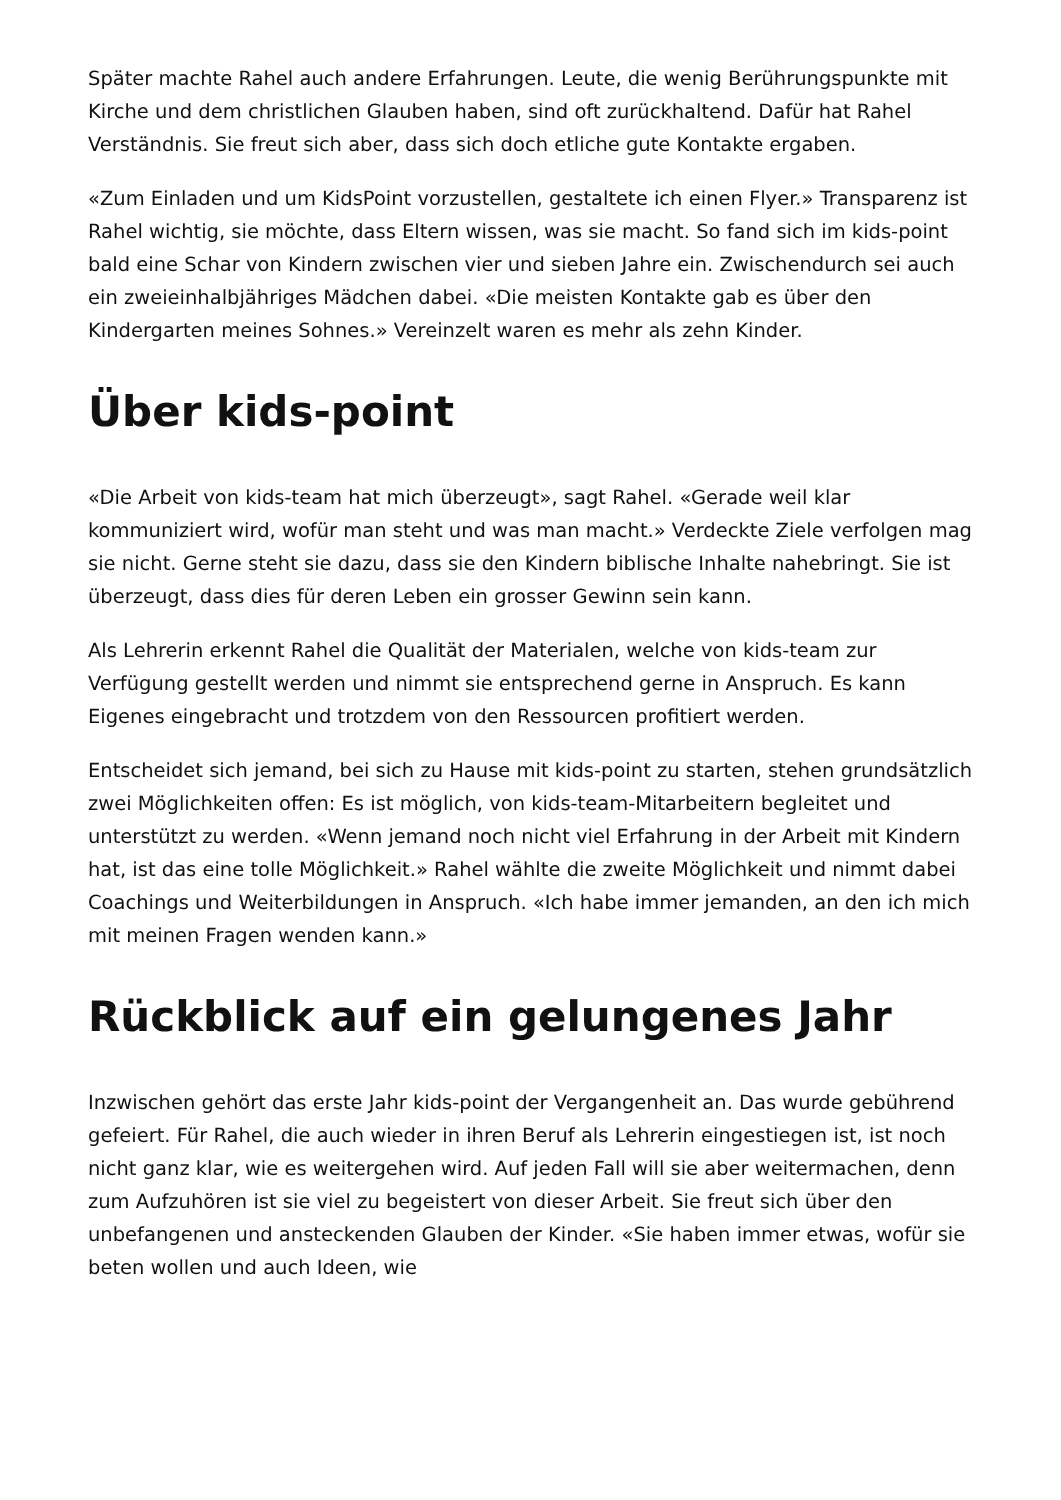Später machte Rahel auch andere Erfahrungen. Leute, die wenig Berührungspunkte mit Kirche und dem christlichen Glauben haben, sind oft zurückhaltend. Dafür hat Rahel Verständnis. Sie freut sich aber, dass sich doch etliche gute Kontakte ergaben.
«Zum Einladen und um KidsPoint vorzustellen, gestaltete ich einen Flyer.» Transparenz ist Rahel wichtig, sie möchte, dass Eltern wissen, was sie macht. So fand sich im kids-point bald eine Schar von Kindern zwischen vier und sieben Jahre ein. Zwischendurch sei auch ein zweieinhalbjähriges Mädchen dabei. «Die meisten Kontakte gab es über den Kindergarten meines Sohnes.» Vereinzelt waren es mehr als zehn Kinder.
Über kids-point
«Die Arbeit von kids-team hat mich überzeugt», sagt Rahel. «Gerade weil klar kommuniziert wird, wofür man steht und was man macht.» Verdeckte Ziele verfolgen mag sie nicht. Gerne steht sie dazu, dass sie den Kindern biblische Inhalte nahebringt. Sie ist überzeugt, dass dies für deren Leben ein grosser Gewinn sein kann.
Als Lehrerin erkennt Rahel die Qualität der Materialen, welche von kids-team zur Verfügung gestellt werden und nimmt sie entsprechend gerne in Anspruch. Es kann Eigenes eingebracht und trotzdem von den Ressourcen profitiert werden.
Entscheidet sich jemand, bei sich zu Hause mit kids-point zu starten, stehen grundsätzlich zwei Möglichkeiten offen: Es ist möglich, von kids-team-Mitarbeitern begleitet und unterstützt zu werden. «Wenn jemand noch nicht viel Erfahrung in der Arbeit mit Kindern hat, ist das eine tolle Möglichkeit.» Rahel wählte die zweite Möglichkeit und nimmt dabei Coachings und Weiterbildungen in Anspruch. «Ich habe immer jemanden, an den ich mich mit meinen Fragen wenden kann.»
Rückblick auf ein gelungenes Jahr
Inzwischen gehört das erste Jahr kids-point der Vergangenheit an. Das wurde gebührend gefeiert. Für Rahel, die auch wieder in ihren Beruf als Lehrerin eingestiegen ist, ist noch nicht ganz klar, wie es weitergehen wird. Auf jeden Fall will sie aber weitermachen, denn zum Aufzuhören ist sie viel zu begeistert von dieser Arbeit. Sie freut sich über den unbefangenen und ansteckenden Glauben der Kinder. «Sie haben immer etwas, wofür sie beten wollen und auch Ideen, wie